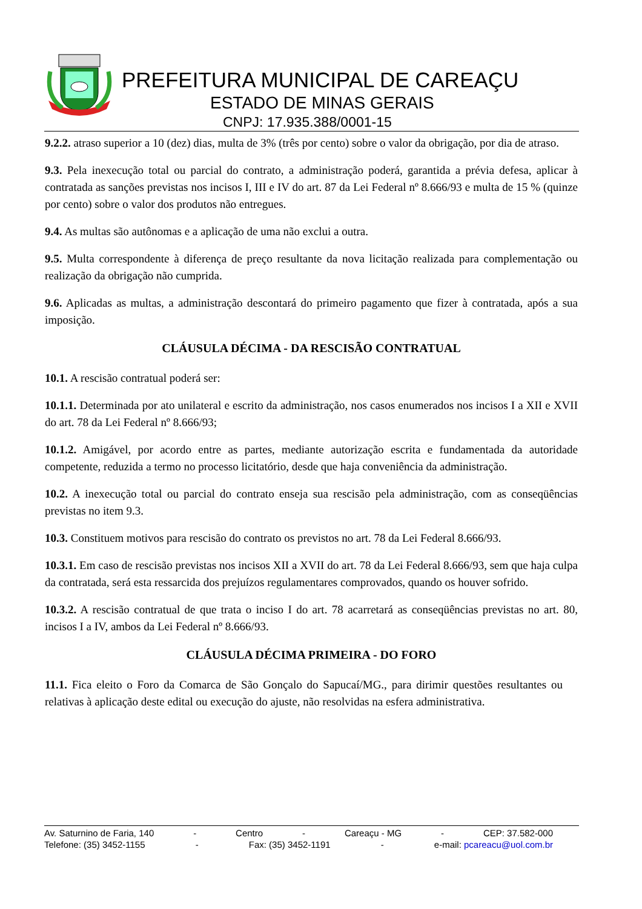PREFEITURA MUNICIPAL DE CAREAÇU
ESTADO DE MINAS GERAIS
CNPJ: 17.935.388/0001-15
9.2.2. atraso superior a 10 (dez) dias, multa de 3% (três por cento) sobre o valor da obrigação, por dia de atraso.
9.3. Pela inexecução total ou parcial do contrato, a administração poderá, garantida a prévia defesa, aplicar à contratada as sanções previstas nos incisos I, III e IV do art. 87 da Lei Federal nº 8.666/93 e multa de 15 % (quinze por cento) sobre o valor dos produtos não entregues.
9.4. As multas são autônomas e a aplicação de uma não exclui a outra.
9.5. Multa correspondente à diferença de preço resultante da nova licitação realizada para complementação ou realização da obrigação não cumprida.
9.6. Aplicadas as multas, a administração descontará do primeiro pagamento que fizer à contratada, após a sua imposição.
CLÁUSULA DÉCIMA - DA RESCISÃO CONTRATUAL
10.1. A rescisão contratual poderá ser:
10.1.1. Determinada por ato unilateral e escrito da administração, nos casos enumerados nos incisos I a XII e XVII do art. 78 da Lei Federal nº 8.666/93;
10.1.2. Amigável, por acordo entre as partes, mediante autorização escrita e fundamentada da autoridade competente, reduzida a termo no processo licitatório, desde que haja conveniência da administração.
10.2. A inexecução total ou parcial do contrato enseja sua rescisão pela administração, com as conseqüências previstas no item 9.3.
10.3. Constituem motivos para rescisão do contrato os previstos no art. 78 da Lei Federal 8.666/93.
10.3.1. Em caso de rescisão previstas nos incisos XII a XVII do art. 78 da Lei Federal 8.666/93, sem que haja culpa da contratada, será esta ressarcida dos prejuízos regulamentares comprovados, quando os houver sofrido.
10.3.2. A rescisão contratual de que trata o inciso I do art. 78 acarretará as conseqüências previstas no art. 80, incisos I a IV, ambos da Lei Federal nº 8.666/93.
CLÁUSULA DÉCIMA PRIMEIRA - DO FORO
11.1. Fica eleito o Foro da Comarca de São Gonçalo do Sapucaí/MG., para dirimir questões resultantes ou relativas à aplicação deste edital ou execução do ajuste, não resolvidas na esfera administrativa.
Av. Saturnino de Faria, 140 - Centro - Careaçu - MG - CEP: 37.582-000
Telefone: (35) 3452-1155 - Fax: (35) 3452-1191 - e-mail: pcareacu@uol.com.br